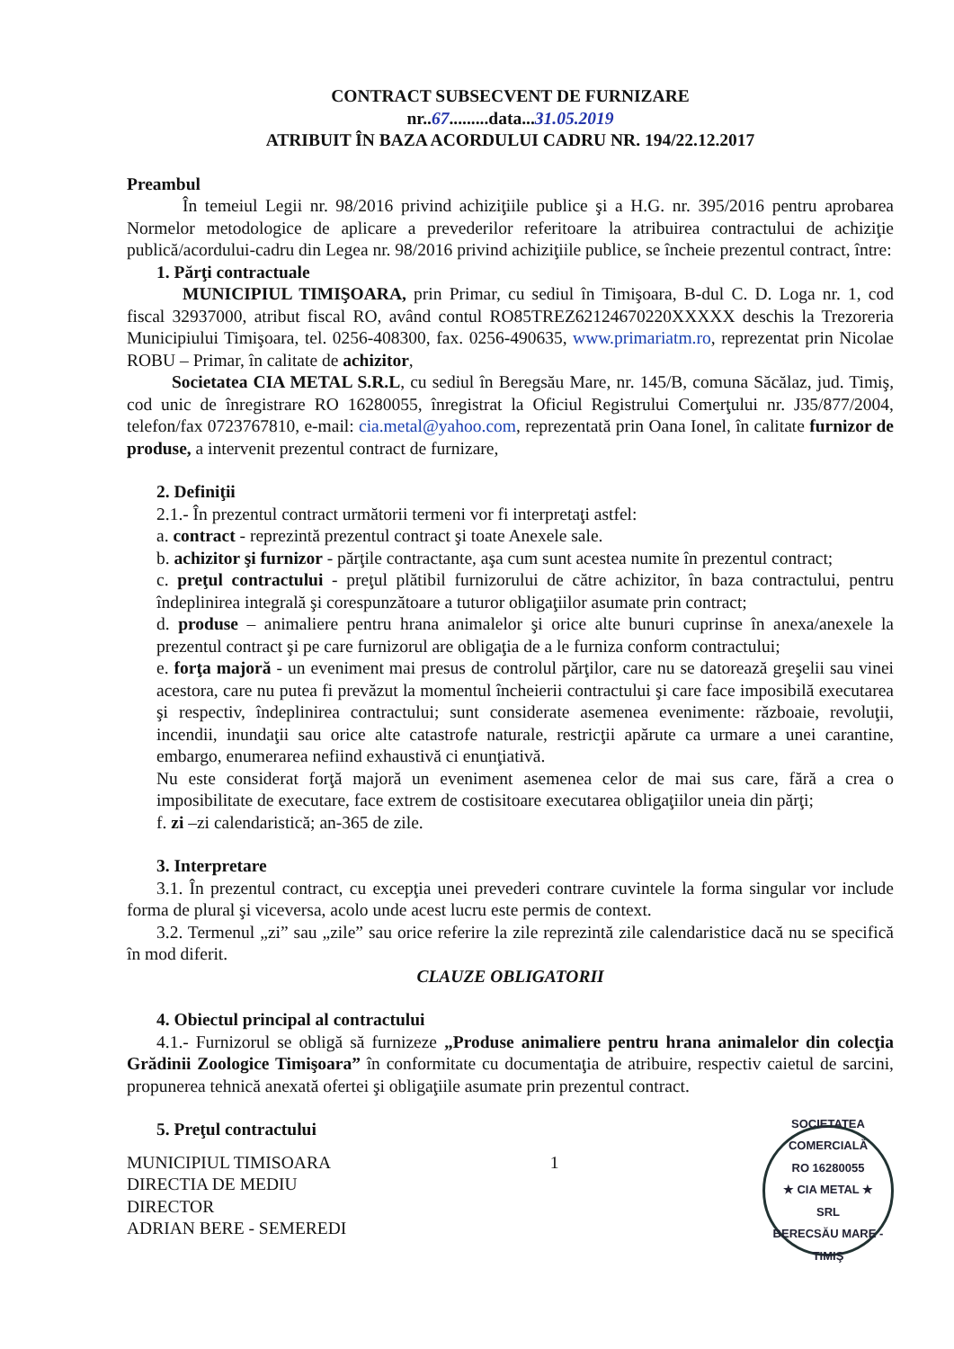CONTRACT SUBSECVENT DE FURNIZARE
nr..67.........data...31.05.2019
ATRIBUIT ÎN BAZA ACORDULUI CADRU NR. 194/22.12.2017
Preambul
În temeiul Legii nr. 98/2016 privind achiziţiile publice şi a H.G. nr. 395/2016 pentru aprobarea Normelor metodologice de aplicare a prevederilor referitoare la atribuirea contractului de achiziţie publică/acordului-cadru din Legea nr. 98/2016 privind achiziţiile publice, se încheie prezentul contract, între:
1. Părţi contractuale
MUNICIPIUL TIMIŞOARA, prin Primar, cu sediul în Timişoara, B-dul C. D. Loga nr. 1, cod fiscal 32937000, atribut fiscal RO, având contul RO85TREZ62124670220XXXXX deschis la Trezoreria Municipiului Timişoara, tel. 0256-408300, fax. 0256-490635, www.primariatm.ro, reprezentat prin Nicolae ROBU – Primar, în calitate de achizitor,
Societatea CIA METAL S.R.L, cu sediul în Beregsău Mare, nr. 145/B, comuna Săcălaz, jud. Timiş, cod unic de înregistrare RO 16280055, înregistrat la Oficiul Registrului Comerţului nr. J35/877/2004, telefon/fax 0723767810, e-mail: cia.metal@yahoo.com, reprezentată prin Oana Ionel, în calitate furnizor de produse, a intervenit prezentul contract de furnizare,
2. Definiţii
2.1.- În prezentul contract următorii termeni vor fi interpretaţi astfel:
a. contract - reprezintă prezentul contract şi toate Anexele sale.
b. achizitor şi furnizor - părţile contractante, aşa cum sunt acestea numite în prezentul contract;
c. preţul contractului - preţul plătibil furnizorului de către achizitor, în baza contractului, pentru îndeplinirea integrală şi corespunzătoare a tuturor obligaţiilor asumate prin contract;
d. produse – animaliere pentru hrana animalelor şi orice alte bunuri cuprinse în anexa/anexele la prezentul contract şi pe care furnizorul are obligaţia de a le furniza conform contractului;
e. forţa majoră - un eveniment mai presus de controlul părţilor, care nu se datorează greşelii sau vinei acestora, care nu putea fi prevăzut la momentul încheierii contractului şi care face imposibilă executarea şi respectiv, îndeplinirea contractului; sunt considerate asemenea evenimente: războaie, revoluţii, incendii, inundaţii sau orice alte catastrofe naturale, restricţii apărute ca urmare a unei carantine, embargo, enumerarea nefiind exhaustivă ci enunţiativă.
Nu este considerat forţă majoră un eveniment asemenea celor de mai sus care, fără a crea o imposibilitate de executare, face extrem de costisitoare executarea obligaţiilor uneia din părţi;
f. zi –zi calendaristică; an-365 de zile.
3. Interpretare
3.1. În prezentul contract, cu excepţia unei prevederi contrare cuvintele la forma singular vor include forma de plural şi viceversa, acolo unde acest lucru este permis de context.
3.2. Termenul „zi” sau „zile” sau orice referire la zile reprezintă zile calendaristice dacă nu se specifică în mod diferit.
CLAUZE OBLIGATORII
4. Obiectul principal al contractului
4.1.- Furnizorul se obligă să furnizeze „Produse animaliere pentru hrana animalelor din colecţia Grădinii Zoologice Timişoara” în conformitate cu documentaţia de atribuire, respectiv caietul de sarcini, propunerea tehnică anexată ofertei şi obligaţiile asumate prin prezentul contract.
5. Preţul contractului
MUNICIPIUL TIMISOARA
DIRECTIA DE MEDIU
DIRECTOR
ADRIAN BERE - SEMEREDI
1
SOCIETATEA COMERCIALĂ
RO 16280055
★ CIA METAL ★
SRL
BERECSĂU MARE - TIMIŞ